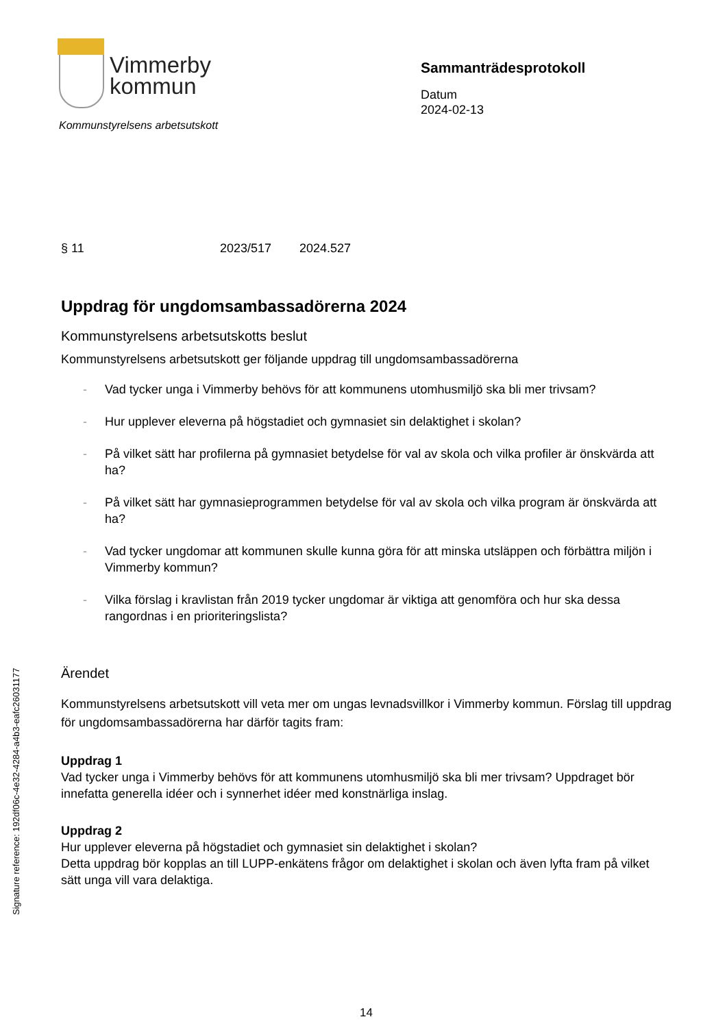Vimmerby
kommun
Kommunstyrelsens arbetsutskott
Sammanträdesprotokoll
Datum
2024-02-13
§ 11 2023/517 2024.527
Uppdrag för ungdomsambassadörerna 2024
Kommunstyrelsens arbetsutskotts beslut
Kommunstyrelsens arbetsutskott ger följande uppdrag till ungdomsambassadörerna
- Vad tycker unga i Vimmerby behövs för att kommunens utomhusmiljö ska bli mer trivsam?
- Hur upplever eleverna på högstadiet och gymnasiet sin delaktighet i skolan?
- På vilket sätt har profilerna på gymnasiet betydelse för val av skola och vilka profiler är önskvärda att ha?
- På vilket sätt har gymnasieprogrammen betydelse för val av skola och vilka program är önskvärda att ha?
- Vad tycker ungdomar att kommunen skulle kunna göra för att minska utsläppen och förbättra miljön i Vimmerby kommun?
- Vilka förslag i kravlistan från 2019 tycker ungdomar är viktiga att genomföra och hur ska dessa rangordnas i en prioriteringslista?
Ärendet
Kommunstyrelsens arbetsutskott vill veta mer om ungas levnadsvillkor i Vimmerby kommun. Förslag till uppdrag för ungdomsambassadörerna har därför tagits fram:
Uppdrag 1
Vad tycker unga i Vimmerby behövs för att kommunens utomhusmiljö ska bli mer trivsam? Uppdraget bör innefatta generella idéer och i synnerhet idéer med konstnärliga inslag.
Uppdrag 2
Hur upplever eleverna på högstadiet och gymnasiet sin delaktighet i skolan?
Detta uppdrag bör kopplas an till LUPP-enkätens frågor om delaktighet i skolan och även lyfta fram på vilket sätt unga vill vara delaktiga.
Signature reference: 192df06c-4e32-4284-a4b3-eafc26031177
14